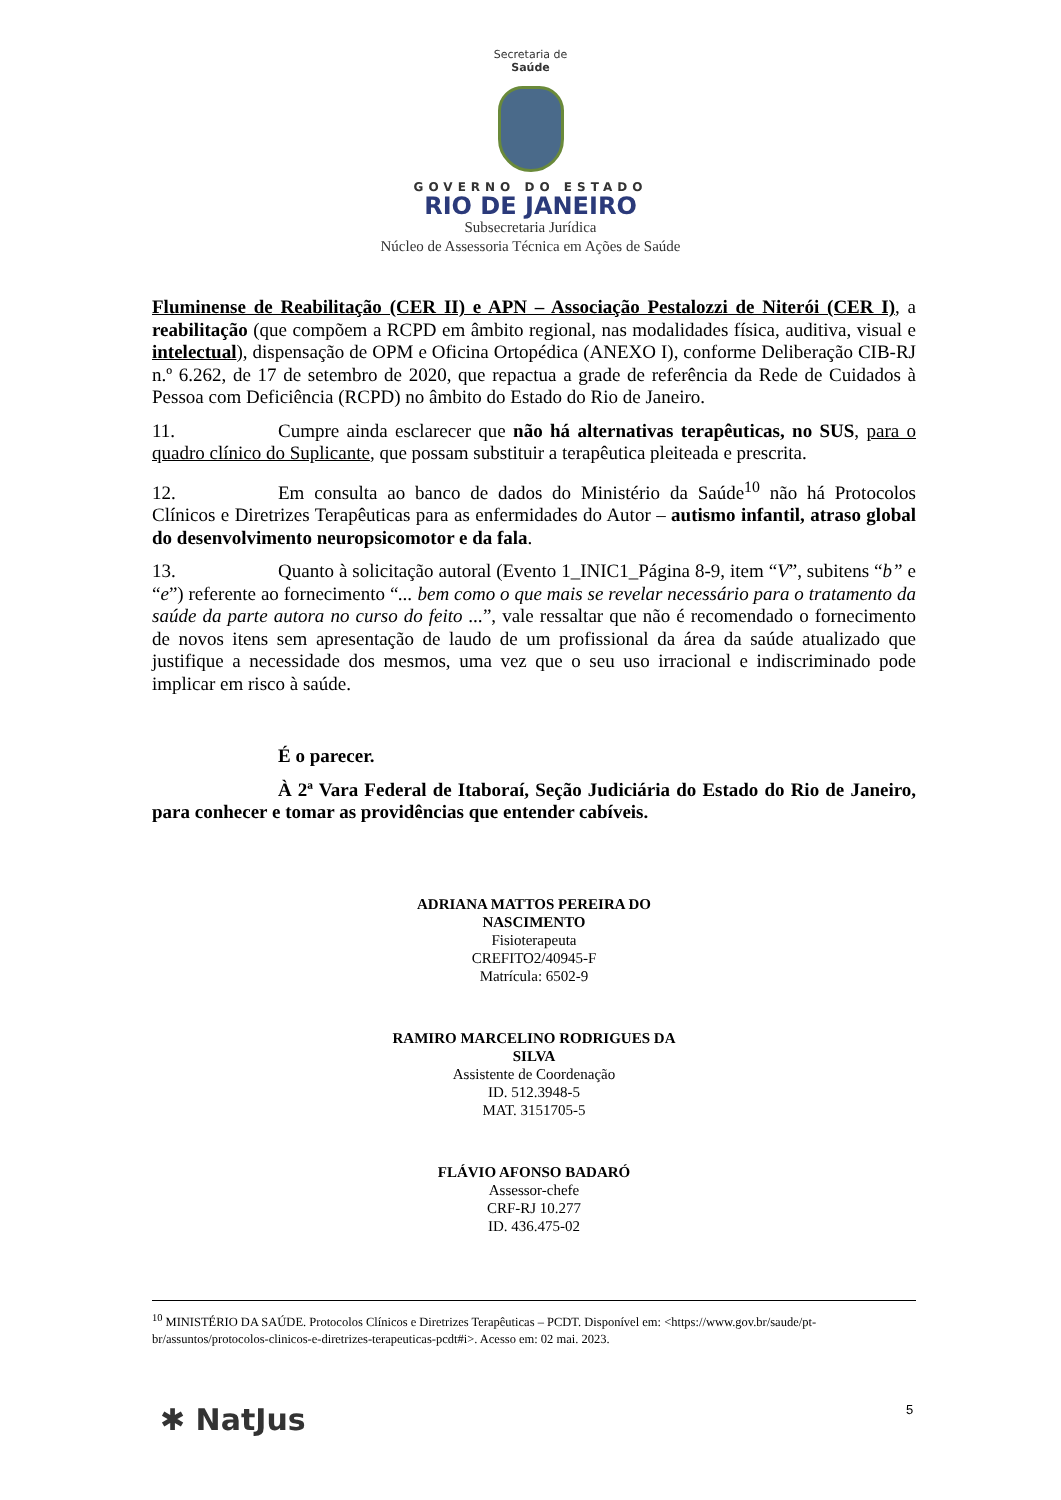Secretaria de
Saúde
GOVERNO DO ESTADO
RIO DE JANEIRO
Subsecretaria Jurídica
Núcleo de Assessoria Técnica em Ações de Saúde
Fluminense de Reabilitação (CER II) e APN – Associação Pestalozzi de Niterói (CER I), a reabilitação (que compõem a RCPD em âmbito regional, nas modalidades física, auditiva, visual e intelectual), dispensação de OPM e Oficina Ortopédica (ANEXO I), conforme Deliberação CIB-RJ n.º 6.262, de 17 de setembro de 2020, que repactua a grade de referência da Rede de Cuidados à Pessoa com Deficiência (RCPD) no âmbito do Estado do Rio de Janeiro.
11. Cumpre ainda esclarecer que não há alternativas terapêuticas, no SUS, para o quadro clínico do Suplicante, que possam substituir a terapêutica pleiteada e prescrita.
12. Em consulta ao banco de dados do Ministério da Saúde<sup>10</sup> não há Protocolos Clínicos e Diretrizes Terapêuticas para as enfermidades do Autor – autismo infantil, atraso global do desenvolvimento neuropsicomotor e da fala.
13. Quanto à solicitação autoral (Evento 1_INIC1_Página 8-9, item “V”, subitens “b” e “e”) referente ao fornecimento “... bem como o que mais se revelar necessário para o tratamento da saúde da parte autora no curso do feito ...”, vale ressaltar que não é recomendado o fornecimento de novos itens sem apresentação de laudo de um profissional da área da saúde atualizado que justifique a necessidade dos mesmos, uma vez que o seu uso irracional e indiscriminado pode implicar em risco à saúde.
É o parecer.
À 2ª Vara Federal de Itaboraí, Seção Judiciária do Estado do Rio de Janeiro, para conhecer e tomar as providências que entender cabíveis.
ADRIANA MATTOS PEREIRA DO NASCIMENTO
Fisioterapeuta
CREFITO2/40945-F
Matrícula: 6502-9
RAMIRO MARCELINO RODRIGUES DA SILVA
Assistente de Coordenação
ID. 512.3948-5
MAT. 3151705-5
FLÁVIO AFONSO BADARÓ
Assessor-chefe
CRF-RJ 10.277
ID. 436.475-02
<sup>10</sup> MINISTÉRIO DA SAÚDE. Protocolos Clínicos e Diretrizes Terapêuticas – PCDT. Disponível em: <https://www.gov.br/saude/pt-br/assuntos/protocolos-clinicos-e-diretrizes-terapeuticas-pcdt#i>. Acesso em: 02 mai. 2023.
✱ NatJus 5